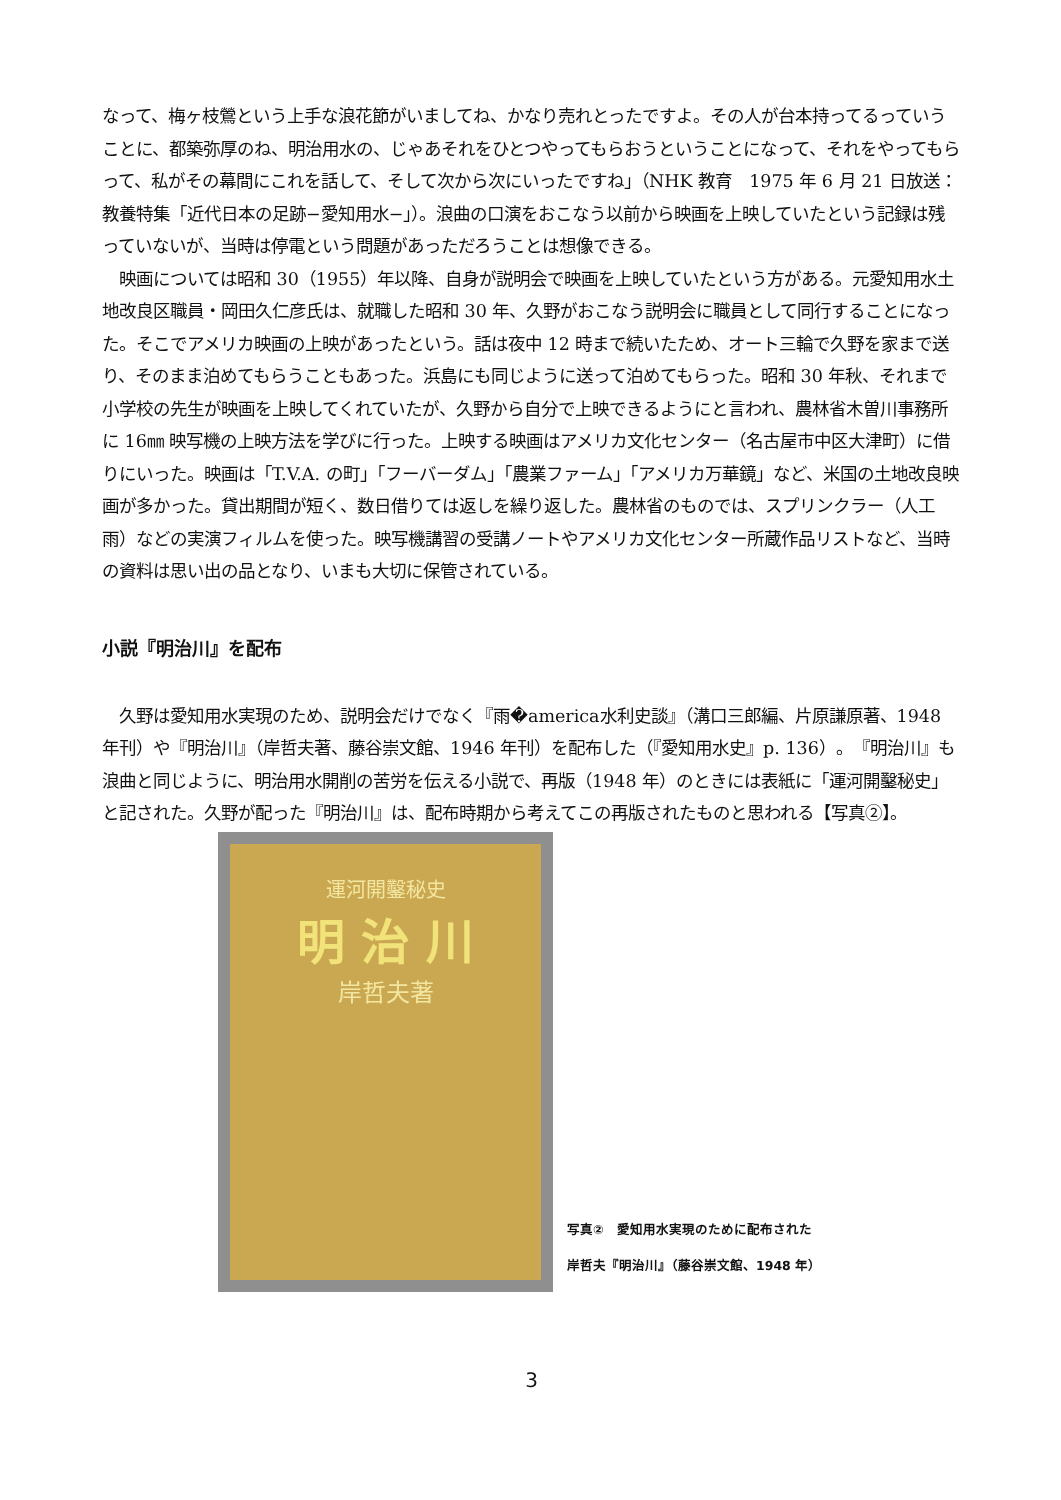なって、梅ヶ枝鶯という上手な浪花節がいましてね、かなり売れとったですよ。その人が台本持ってるっていうことに、都築弥厚のね、明治用水の、じゃあそれをひとつやってもらおうということになって、それをやってもらって、私がその幕間にこれを話して、そして次から次にいったですね」（NHK 教育　1975 年 6 月 21 日放送：教養特集「近代日本の足跡−愛知用水−」）。浪曲の口演をおこなう以前から映画を上映していたという記録は残っていないが、当時は停電という問題があっただろうことは想像できる。
　映画については昭和 30（1955）年以降、自身が説明会で映画を上映していたという方がある。元愛知用水土地改良区職員・岡田久仁彦氏は、就職した昭和 30 年、久野がおこなう説明会に職員として同行することになった。そこでアメリカ映画の上映があったという。話は夜中 12 時まで続いたため、オート三輪で久野を家まで送り、そのまま泊めてもらうこともあった。浜島にも同じように送って泊めてもらった。昭和 30 年秋、それまで小学校の先生が映画を上映してくれていたが、久野から自分で上映できるようにと言われ、農林省木曽川事務所に 16㎜ 映写機の上映方法を学びに行った。上映する映画はアメリカ文化センター（名古屋市中区大津町）に借りにいった。映画は「T.V.A. の町」「フーバーダム」「農業ファーム」「アメリカ万華鏡」など、米国の土地改良映画が多かった。貸出期間が短く、数日借りては返しを繰り返した。農林省のものでは、スプリンクラー（人工雨）などの実演フィルムを使った。映写機講習の受講ノートやアメリカ文化センター所蔵作品リストなど、当時の資料は思い出の品となり、いまも大切に保管されている。
小説『明治川』を配布
　久野は愛知用水実現のため、説明会だけでなく『雨�america水利史談』（溝口三郎編、片原謙原著、1948 年刊）や『明治川』（岸哲夫著、藤谷崇文館、1946 年刊）を配布した（『愛知用水史』p. 136）。『明治川』も浪曲と同じように、明治用水開削の苦労を伝える小説で、再版（1948 年）のときには表紙に「運河開鑿秘史」と記された。久野が配った『明治川』は、配布時期から考えてこの再版されたものと思われる【写真②】。
運河開鑿秘史
明 治 川
岸哲夫著
写真②　愛知用水実現のために配布された
岸哲夫『明治川』（藤谷崇文館、1948 年）
3